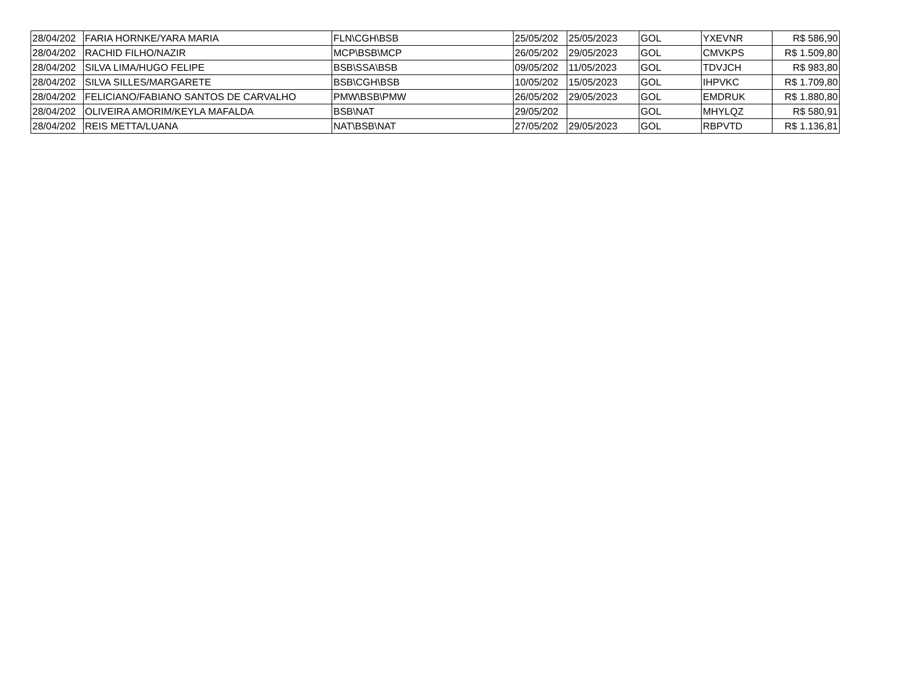| 28/04/202 | FARIA HORNKE/YARA MARIA | FLN\CGH\BSB | 25/05/202 | 25/05/2023 | GOL | YXEVNR | R$ 586,90 |
| 28/04/202 | RACHID FILHO/NAZIR | MCP\BSB\MCP | 26/05/202 | 29/05/2023 | GOL | CMVKPS | R$ 1.509,80 |
| 28/04/202 | SILVA LIMA/HUGO FELIPE | BSB\SSA\BSB | 09/05/202 | 11/05/2023 | GOL | TDVJCH | R$ 983,80 |
| 28/04/202 | SILVA SILLES/MARGARETE | BSB\CGH\BSB | 10/05/202 | 15/05/2023 | GOL | IHPVKC | R$ 1.709,80 |
| 28/04/202 | FELICIANO/FABIANO SANTOS DE CARVALHO | PMW\BSB\PMW | 26/05/202 | 29/05/2023 | GOL | EMDRUK | R$ 1.880,80 |
| 28/04/202 | OLIVEIRA AMORIM/KEYLA MAFALDA | BSB\NAT | 29/05/202 | | GOL | MHYLQZ | R$ 580,91 |
| 28/04/202 | REIS METTA/LUANA | NAT\BSB\NAT | 27/05/202 | 29/05/2023 | GOL | RBPVTD | R$ 1.136,81 |